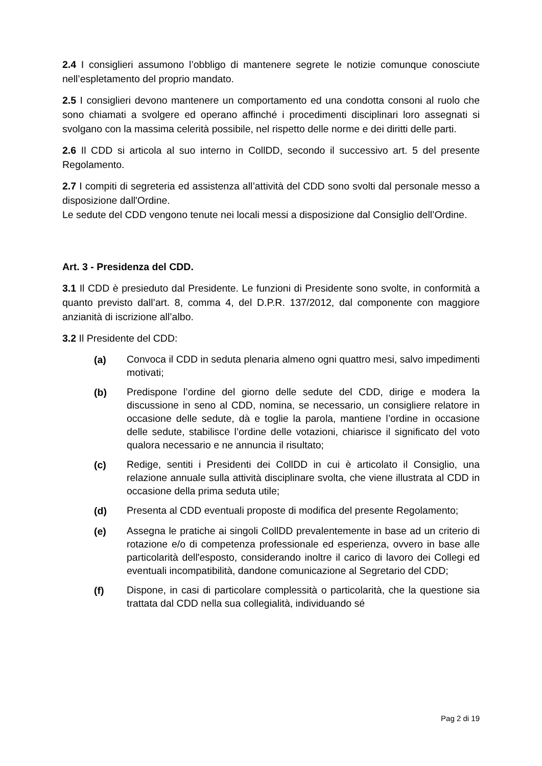2.4 I consiglieri assumono l’obbligo di mantenere segrete le notizie comunque conosciute nell’espletamento del proprio mandato.
2.5 I consiglieri devono mantenere un comportamento ed una condotta consoni al ruolo che sono chiamati a svolgere ed operano affinché i procedimenti disciplinari loro assegnati si svolgano con la massima celerità possibile, nel rispetto delle norme e dei diritti delle parti.
2.6 Il CDD si articola al suo interno in CollDD, secondo il successivo art. 5 del presente Regolamento.
2.7 I compiti di segreteria ed assistenza all’attività del CDD sono svolti dal personale messo a disposizione dall'Ordine.
Le sedute del CDD vengono tenute nei locali messi a disposizione dal Consiglio dell’Ordine.
Art. 3 - Presidenza del CDD.
3.1 Il CDD è presieduto dal Presidente. Le funzioni di Presidente sono svolte, in conformità a quanto previsto dall’art. 8, comma 4, del D.P.R. 137/2012, dal componente con maggiore anzianità di iscrizione all’albo.
3.2 Il Presidente del CDD:
(a) Convoca il CDD in seduta plenaria almeno ogni quattro mesi, salvo impedimenti motivati;
(b) Predispone l’ordine del giorno delle sedute del CDD, dirige e modera la discussione in seno al CDD, nomina, se necessario, un consigliere relatore in occasione delle sedute, dà e toglie la parola, mantiene l’ordine in occasione delle sedute, stabilisce l’ordine delle votazioni, chiarisce il significato del voto qualora necessario e ne annuncia il risultato;
(c) Redige, sentiti i Presidenti dei CollDD in cui è articolato il Consiglio, una relazione annuale sulla attività disciplinare svolta, che viene illustrata al CDD in occasione della prima seduta utile;
(d) Presenta al CDD eventuali proposte di modifica del presente Regolamento;
(e) Assegna le pratiche ai singoli CollDD prevalentemente in base ad un criterio di rotazione e/o di competenza professionale ed esperienza, ovvero in base alle particolarità dell'esposto, considerando inoltre il carico di lavoro dei Collegi ed eventuali incompatibilità, dandone comunicazione al Segretario del CDD;
(f) Dispone, in casi di particolare complessità o particolarità, che la questione sia trattata dal CDD nella sua collegialità, individuando sé
Pag 2 di 19